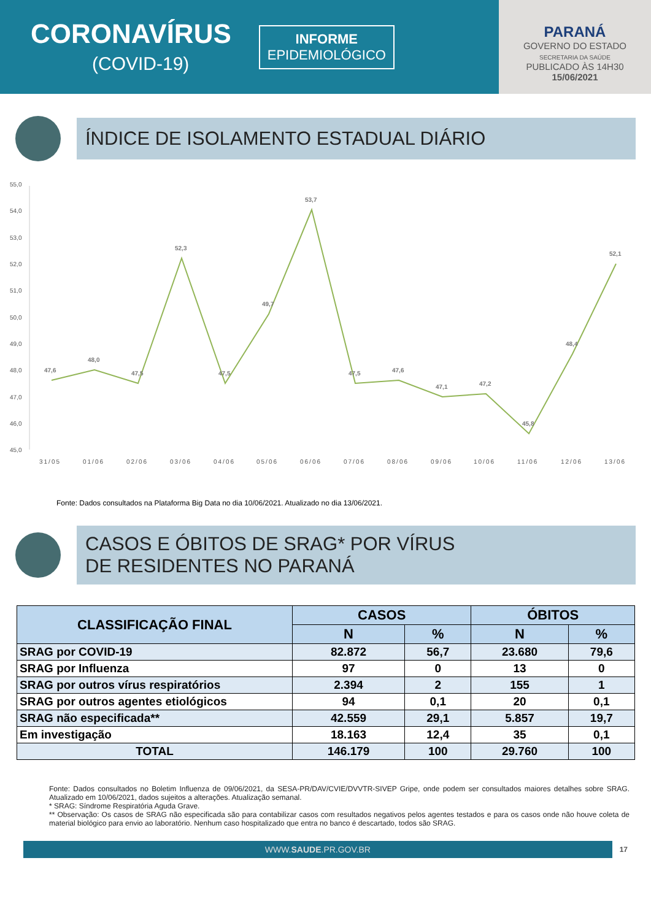CORONAVÍRUS
(COVID-19)
INFORME
EPIDEMIOLÓGICO
PARANÁ
GOVERNO DO ESTADO
SECRETARIA DA SAÚDE
PUBLICADO ÀS 14H30
15/06/2021
ÍNDICE DE ISOLAMENTO ESTADUAL DIÁRIO
55,0
54,0
53,0
52,0
51,0
50,0
49,0
48,0
47,0
46,0
45,0
47,6
48,0
47,5
52,3
47,5
49,7
53,7
47,5
47,6
47,1
47,2
45,8
48,4
52,1
31/05
01/06
02/06
03/06
04/06
05/06
06/06
07/06
08/06
09/06
10/06
11/06
12/06
13/06
Fonte: Dados consultados na Plataforma Big Data no dia 10/06/2021. Atualizado no dia 13/06/2021.
CASOS E ÓBITOS DE SRAG* POR VÍRUS
DE RESIDENTES NO PARANÁ
| CLASSIFICAÇÃO FINAL | CASOS | | ÓBITOS | |
| --- | --- | --- | --- | --- |
| | N | % | N | % |
| SRAG por COVID-19 | 82.872 | 56,7 | 23.680 | 79,6 |
| SRAG por Influenza | 97 | 0 | 13 | 0 |
| SRAG por outros vírus respiratórios | 2.394 | 2 | 155 | 1 |
| SRAG por outros agentes etiológicos | 94 | 0,1 | 20 | 0,1 |
| SRAG não especificada** | 42.559 | 29,1 | 5.857 | 19,7 |
| Em investigação | 18.163 | 12,4 | 35 | 0,1 |
| TOTAL | 146.179 | 100 | 29.760 | 100 |
Fonte: Dados consultados no Boletim Influenza de 09/06/2021, da SESA-PR/DAV/CVIE/DVVTR-SIVEP Gripe, onde podem ser consultados maiores detalhes sobre SRAG. Atualizado em 10/06/2021, dados sujeitos a alterações. Atualização semanal.
* SRAG: Síndrome Respiratória Aguda Grave.
** Observação: Os casos de SRAG não especificada são para contabilizar casos com resultados negativos pelos agentes testados e para os casos onde não houve coleta de material biológico para envio ao laboratório. Nenhum caso hospitalizado que entra no banco é descartado, todos são SRAG.
WWW.SAUDE.PR.GOV.BR
17